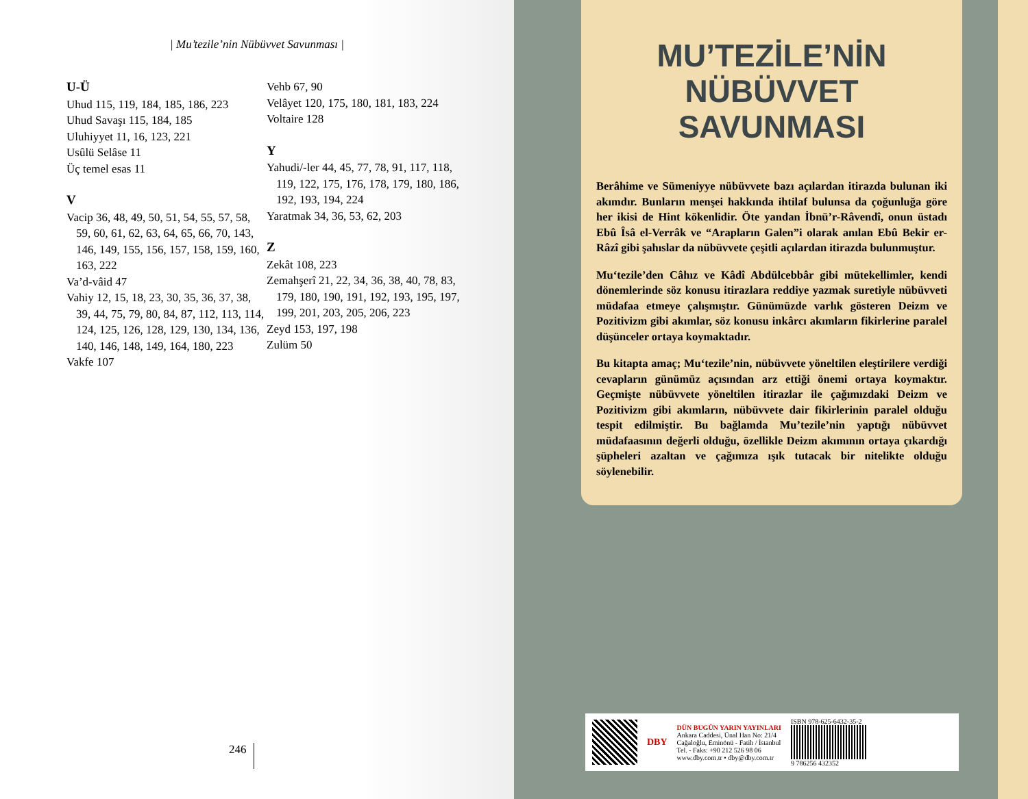| Mu’tezile’nin Nübüvvet Savunması |
U-Ü
Uhud 115, 119, 184, 185, 186, 223
Uhud Savaşı 115, 184, 185
Uluhiyyet 11, 16, 123, 221
Usûlü Selâse 11
Üç temel esas 11
V
Vacip 36, 48, 49, 50, 51, 54, 55, 57, 58, 59, 60, 61, 62, 63, 64, 65, 66, 70, 143, 146, 149, 155, 156, 157, 158, 159, 160, 163, 222
Va’d-vâid 47
Vahiy 12, 15, 18, 23, 30, 35, 36, 37, 38, 39, 44, 75, 79, 80, 84, 87, 112, 113, 114, 124, 125, 126, 128, 129, 130, 134, 136, 140, 146, 148, 149, 164, 180, 223
Vakfe 107
Vehb 67, 90
Velâyet 120, 175, 180, 181, 183, 224
Voltaire 128
Y
Yahudi/-ler 44, 45, 77, 78, 91, 117, 118, 119, 122, 175, 176, 178, 179, 180, 186, 192, 193, 194, 224
Yaratmak 34, 36, 53, 62, 203
Z
Zekât 108, 223
Zemahşerî 21, 22, 34, 36, 38, 40, 78, 83, 179, 180, 190, 191, 192, 193, 195, 197, 199, 201, 203, 205, 206, 223
Zeyd 153, 197, 198
Zulüm 50
246
MU’TEZİLE’NİN
NÜBÜVVET
SAVUNMASI
Berâhime ve Sümeniyye nübüvvete bazı açılardan itirazda bulunan iki akımdır. Bunların menşei hakkında ihtilaf bulunsa da çoğunluğa göre her ikisi de Hint kökenlidir. Öte yandan İbnü’r-Râvendî, onun üstadı Ebû Îsâ el-Verrâk ve “Arapların Galen”i olarak anılan Ebû Bekir er-Râzî gibi şahıslar da nübüvvete çeşitli açılardan itirazda bulunmuştur.
Mu‘tezile’den Câhız ve Kâdî Abdülcebbâr gibi mütekellimler, kendi dönemlerinde söz konusu itirazlara reddiye yazmak suretiyle nübüvveti müdafaa etmeye çalışmıştır. Günümüzde varlık gösteren Deizm ve Pozitivizm gibi akımlar, söz konusu inkârcı akımların fikirlerine paralel düşünceler ortaya koymaktadır.
Bu kitapta amaç; Mu‘tezile’nin, nübüvvete yöneltilen eleştirilere verdiği cevapların günümüz açısından arz ettiği önemi ortaya koymaktır. Geçmişte nübüvvete yöneltilen itirazlar ile çağımızdaki Deizm ve Pozitivizm gibi akımların, nübüvvete dair fikirlerinin paralel olduğu tespit edilmiştir. Bu bağlamda Mu’tezile’nin yaptığı nübüvvet müdafaasının değerli olduğu, özellikle Deizm akımının ortaya çıkardığı şüpheleri azaltan ve çağımıza ışık tutacak bir nitelikte olduğu söylenebilir.
DBY
DÜN BUGÜN YARIN YAYINLARI
Ankara Caddesi, Ünal Han No: 21/4
Cağaloğlu, Eminönü - Fatih / İstanbul
Tel. - Faks: +90 212 526 98 06
www.dby.com.tr • dby@dby.com.tr
ISBN 978-625-6432-35-2
9 786256 432352